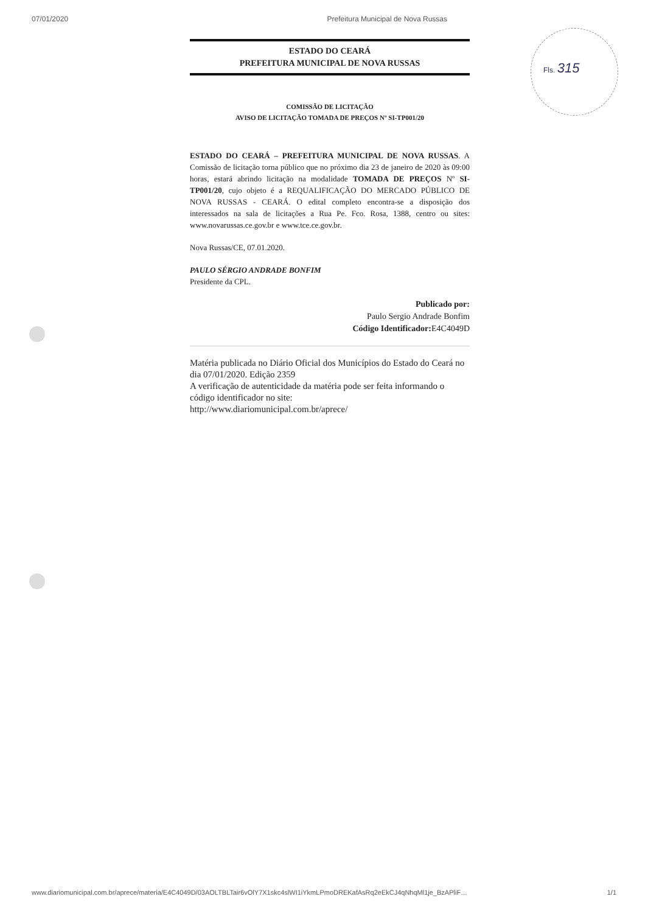07/01/2020 Prefeitura Municipal de Nova Russas
Fls. 315
ESTADO DO CEARÁ
PREFEITURA MUNICIPAL DE NOVA RUSSAS
COMISSÃO DE LICITAÇÃO
AVISO DE LICITAÇÃO TOMADA DE PREÇOS Nº SI-TP001/20
ESTADO DO CEARÁ – PREFEITURA MUNICIPAL DE NOVA RUSSAS. A Comissão de licitação torna público que no próximo dia 23 de janeiro de 2020 às 09:00 horas, estará abrindo licitação na modalidade TOMADA DE PREÇOS Nº SI-TP001/20, cujo objeto é a REQUALIFICAÇÃO DO MERCADO PÚBLICO DE NOVA RUSSAS - CEARÁ. O edital completo encontra-se a disposição dos interessados na sala de licitações a Rua Pe. Fco. Rosa, 1388, centro ou sites: www.novarussas.ce.gov.br e www.tce.ce.gov.br.
Nova Russas/CE, 07.01.2020.
PAULO SÉRGIO ANDRADE BONFIM
Presidente da CPL.
Publicado por:
Paulo Sergio Andrade Bonfim
Código Identificador: E4C4049D
Matéria publicada no Diário Oficial dos Municípios do Estado do Ceará no dia 07/01/2020. Edição 2359
A verificação de autenticidade da matéria pode ser feita informando o código identificador no site:
http://www.diariomunicipal.com.br/aprece/
www.diariomunicipal.com.br/aprece/materia/E4C4049D/03AOLTBLTair6vOlY7X1skc4slWI1iYkmLPmoDREKafAsRq2eEkCJ4qNhqMl1je_BzAPliF… 1/1